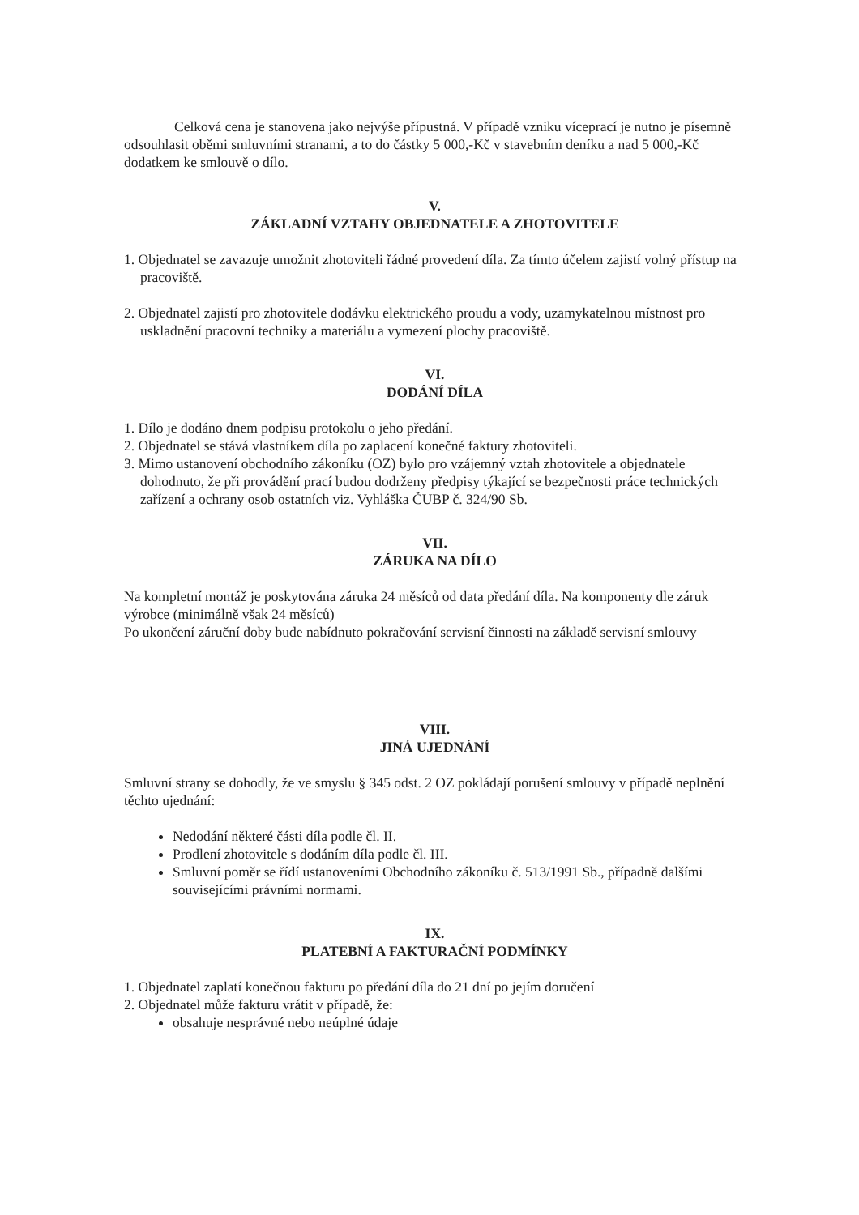Celková cena je stanovena jako nejvýše přípustná. V případě vzniku víceprací je nutno je písemně odsouhlasit oběmi smluvními stranami, a to do částky 5 000,-Kč v stavebním deníku a nad 5 000,-Kč dodatkem ke smlouvě o dílo.
V.
ZÁKLADNÍ VZTAHY OBJEDNATELE A ZHOTOVITELE
1. Objednatel se zavazuje umožnit zhotoviteli řádné provedení díla. Za tímto účelem zajistí volný přístup na pracoviště.
2. Objednatel zajistí pro zhotovitele dodávku elektrického proudu a vody, uzamykatelnou místnost pro uskladnění pracovní techniky a materiálu a vymezení plochy pracoviště.
VI.
DODÁNÍ DÍLA
1. Dílo je dodáno dnem podpisu protokolu o jeho předání.
2. Objednatel se stává vlastníkem díla po zaplacení konečné faktury zhotoviteli.
3. Mimo ustanovení obchodního zákoníku (OZ) bylo pro vzájemný vztah zhotovitele a objednatele dohodnuto, že při provádění prací budou dodrženy předpisy týkající se bezpečnosti práce technických zařízení a ochrany osob ostatních viz. Vyhláška ČUBP č. 324/90 Sb.
VII.
ZÁRUKA NA DÍLO
Na kompletní montáž je poskytována záruka 24 měsíců od data předání díla. Na komponenty dle záruk výrobce (minimálně však 24 měsíců)
Po ukončení záruční doby bude nabídnuto pokračování servisní činnosti na základě servisní smlouvy
VIII.
JINÁ UJEDNÁNÍ
Smluvní strany se dohodly, že ve smyslu § 345 odst. 2 OZ pokládají porušení smlouvy v případě neplnění těchto ujednání:
Nedodání některé části díla podle čl. II.
Prodlení zhotovitele s dodáním díla podle čl. III.
Smluvní poměr se řídí ustanoveními Obchodního zákoníku č. 513/1991 Sb., případně dalšími souvisejícími právními normami.
IX.
PLATEBNÍ A FAKTURAČNÍ PODMÍNKY
1. Objednatel zaplatí konečnou fakturu po předání díla do 21 dní po jejím doručení
2. Objednatel může fakturu vrátit v případě, že:
obsahuje nesprávné nebo neúplné údaje